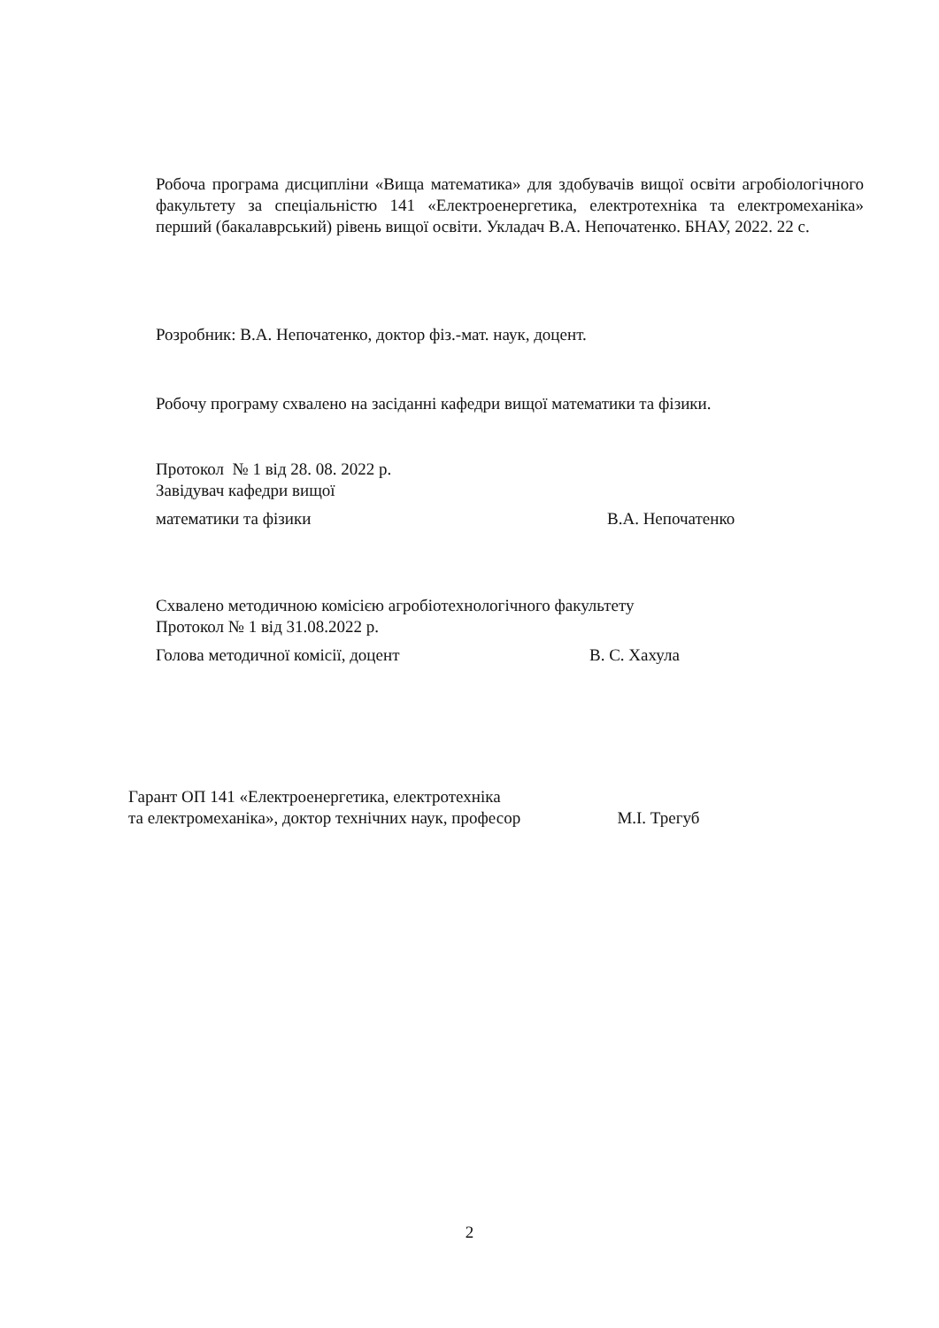Робоча програма дисципліни «Вища математика» для здобувачів вищої освіти агробіологічного факультету за спеціальністю 141 «Електроенергетика, електротехніка та електромеханіка» перший (бакалаврський) рівень вищої освіти. Укладач В.А. Непочатенко. БНАУ, 2022. 22 с.
Розробник: В.А. Непочатенко, доктор фіз.-мат. наук, доцент.
Робочу програму схвалено на засіданні кафедри вищої математики та фізики.
Протокол № 1 від 28. 08. 2022 р.
Завідувач кафедри вищої
математики та фізики В.А. Непочатенко
Схвалено методичною комісією агробіотехнологічного факультету
Протокол № 1 від 31.08.2022 р.
Голова методичної комісії, доцент В. С. Хахула
Гарант ОП 141 «Електроенергетика, електротехніка
та електромеханіка», доктор технічних наук, професор М.І. Трегуб
2